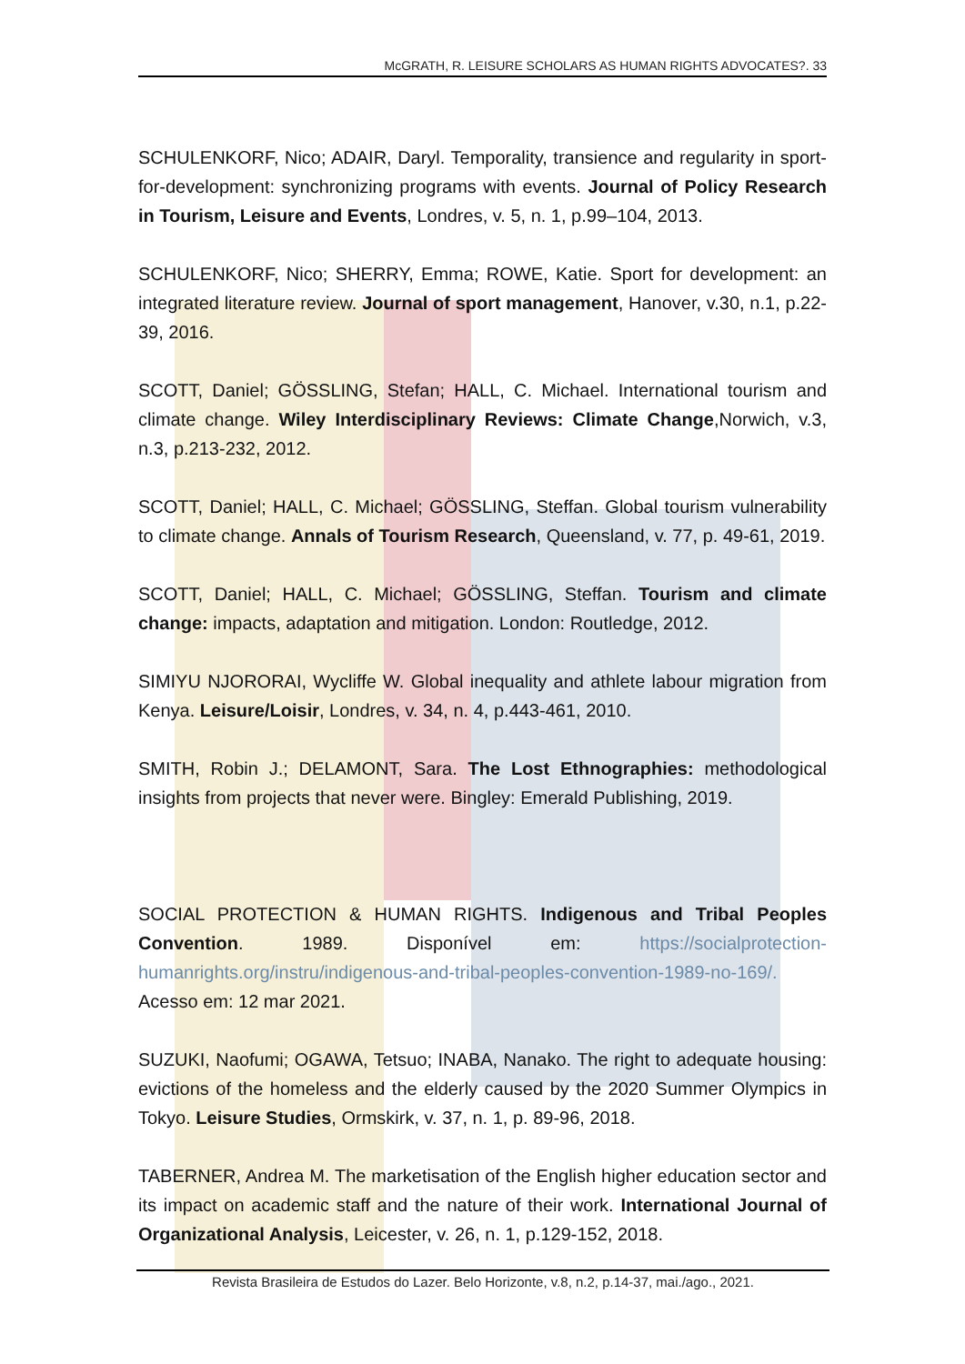McGRATH, R. LEISURE SCHOLARS AS HUMAN RIGHTS ADVOCATES?. 33
SCHULENKORF, Nico; ADAIR, Daryl. Temporality, transience and regularity in sport-for-development: synchronizing programs with events. Journal of Policy Research in Tourism, Leisure and Events, Londres, v. 5, n. 1, p.99–104, 2013.
SCHULENKORF, Nico; SHERRY, Emma; ROWE, Katie. Sport for development: an integrated literature review. Journal of sport management, Hanover, v.30, n.1, p.22-39, 2016.
SCOTT, Daniel; GÖSSLING, Stefan; HALL, C. Michael. International tourism and climate change. Wiley Interdisciplinary Reviews: Climate Change,Norwich, v.3, n.3, p.213-232, 2012.
SCOTT, Daniel; HALL, C. Michael; GÖSSLING, Steffan. Global tourism vulnerability to climate change. Annals of Tourism Research, Queensland, v. 77, p. 49-61, 2019.
SCOTT, Daniel; HALL, C. Michael; GÖSSLING, Steffan. Tourism and climate change: impacts, adaptation and mitigation. London: Routledge, 2012.
SIMIYU NJORORAI, Wycliffe W. Global inequality and athlete labour migration from Kenya. Leisure/Loisir, Londres, v. 34, n. 4, p.443-461, 2010.
SMITH, Robin J.; DELAMONT, Sara. The Lost Ethnographies: methodological insights from projects that never were. Bingley: Emerald Publishing, 2019.
SOCIAL PROTECTION & HUMAN RIGHTS. Indigenous and Tribal Peoples Convention. 1989. Disponível em: https://socialprotection-humanrights.org/instru/indigenous-and-tribal-peoples-convention-1989-no-169/. Acesso em: 12 mar 2021.
SUZUKI, Naofumi; OGAWA, Tetsuo; INABA, Nanako. The right to adequate housing: evictions of the homeless and the elderly caused by the 2020 Summer Olympics in Tokyo. Leisure Studies, Ormskirk, v. 37, n. 1, p. 89-96, 2018.
TABERNER, Andrea M. The marketisation of the English higher education sector and its impact on academic staff and the nature of their work. International Journal of Organizational Analysis, Leicester, v. 26, n. 1, p.129-152, 2018.
Revista Brasileira de Estudos do Lazer. Belo Horizonte, v.8, n.2, p.14-37, mai./ago., 2021.